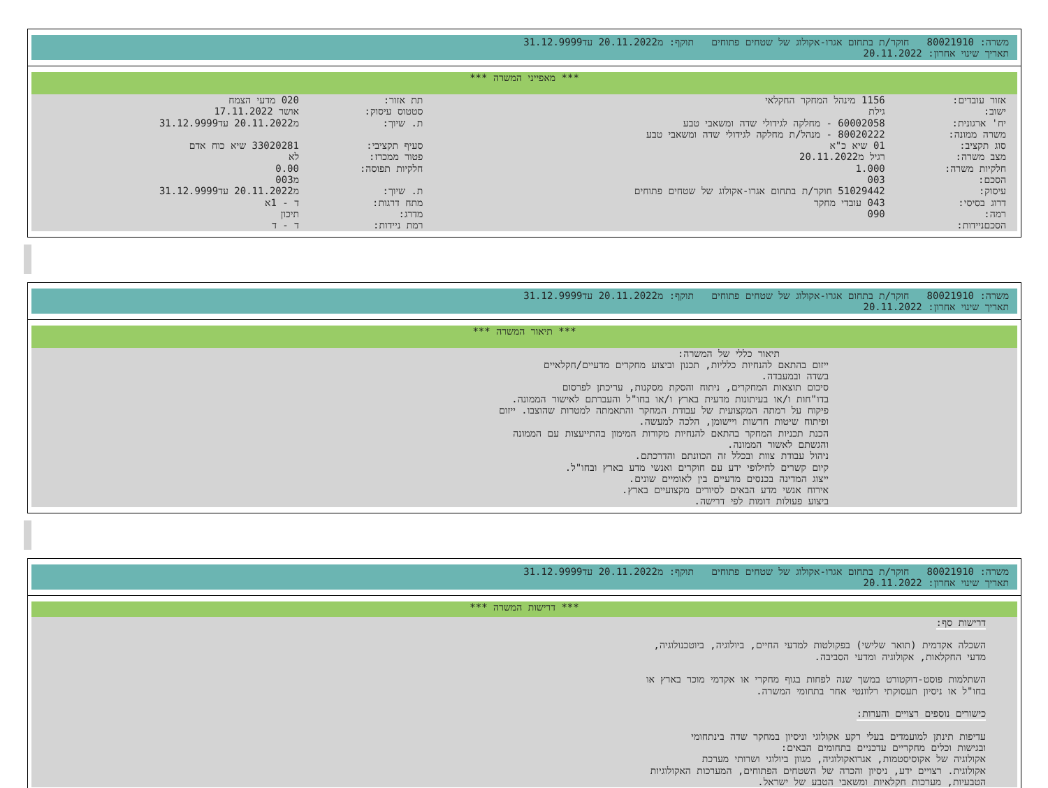משרה: 80021910 חוקר/ת בתחום אגרו-אקולוג של שטחים פתוחים תוקף: מ20.11.2022 עד31.12.9999
תאריך שינוי אחרון: 20.11.2022
*** מאפייני המשרה ***
| אזור עובדים: | 1156 מינהל המחקר החקלאי | תת אזור: | 020 מדעי הצמח |
| ישוב: | גילת | סטטוס עיסוק: | אושר 17.11.2022 |
| יח' ארגונית: | 60002058 - מחלקה לגידולי שדה ומשאבי טבע | ת. שיוך: | מ20.11.2022 עד31.12.9999 |
| משרה ממונה: | 80020222 - מנהל/ת מחלקה לגידולי שדה ומשאבי טבע | | |
| סוג תקציב: | 01 שיא כ"א | סעיף תקציבי: | 33020281 שיא כוח אדם |
| מצב משרה: | רגיל מ20.11.2022 | פטור ממכרז: | לא |
| חלקיות משרה: | 1.000 | חלקיות תפוסה: | 0.00 |
| הסכם: | 003 | | מ003 |
| עיסוק: | 51029442 חוקר/ת בתחום אגרו-אקולוג של שטחים פתוחים | ת. שיוך: | מ20.11.2022 עד31.12.9999 |
| דרוג בסיסי: | 043 עובדי מחקר | מתח דרגות: | ד - 1א |
| רמה: | 090 | מדרג: | תיכון |
| הסכםניידות: | | רמת ניידות: | ד - ד |
משרה: 80021910 חוקר/ת בתחום אגרו-אקולוג של שטחים פתוחים תוקף: מ20.11.2022 עד31.12.9999
תאריך שינוי אחרון: 20.11.2022
*** תיאור המשרה ***
תיאור כללי של המשרה:
ייזום בהתאם להנחיות כלליות, תכנון וביצוע מחקרים מדעיים/חקלאיים
בשדה ובמעבדה.
סיכום תוצאות המחקרים, ניתוח והסקת מסקנות, עריכתן לפרסום
בדו"חות ו/או בעיתונות מדעית בארץ ו/או בחו"ל והעברתם לאישור הממונה.
פיקוח על רמתה המקצועית של עבודת המחקר והתאמתה למטרות שהוצבו. ייזום
ופיתוח שיטות חדשות ויישומן, הלכה למעשה.
הכנת תכניות המחקר בהתאם להנחיות מקורות המימון בהתייעצות עם הממונה
והגשתם לאשור הממונה.
ניהול עבודת צוות ובכלל זה הכוונתם והדרכתם.
קיום קשרים לחילופי ידע עם חוקרים ואנשי מדע בארץ ובחו"ל.
ייצוג המדינה בכנסים מדעיים בין לאומיים שונים.
אירוח אנשי מדע הבאים לסיורים מקצועיים בארץ.
ביצוע פעולות דומות לפי דרישה.
משרה: 80021910 חוקר/ת בתחום אגרו-אקולוג של שטחים פתוחים תוקף: מ20.11.2022 עד31.12.9999
תאריך שינוי אחרון: 20.11.2022
*** דרישות המשרה ***
דרישות סף:
השכלה אקדמית (תואר שלישי) בפקולטות למדעי החיים, ביולוגיה, ביוטכנולוגיה,
מדעי החקלאות, אקולוגיה ומדעי הסביבה.
השתלמות פוסט-דוקטורט במשך שנה לפחות בגוף מחקרי או אקדמי מוכר בארץ או
בחו"ל או ניסיון תעסוקתי רלוונטי אחר בתחומי המשרה.
כישורים נוספים רצויים והערות:
עדיפות תינתן למועמדים בעלי רקע אקולוגי וניסיון במחקר שדה בינתחומי
ובגישות וכלים מחקריים עדכניים בתחומים הבאים:
אקולוגיה של אקוסיסטמות, אגרואקולוגיה, מגוון ביולוגי ושרותי מערכת
אקולוגית. רצויים ידע, ניסיון והכרה של השטחים הפתוחים, המערכות האקולוגיות
הטבעיות, מערכות חקלאיות ומשאבי הטבע של ישראל.